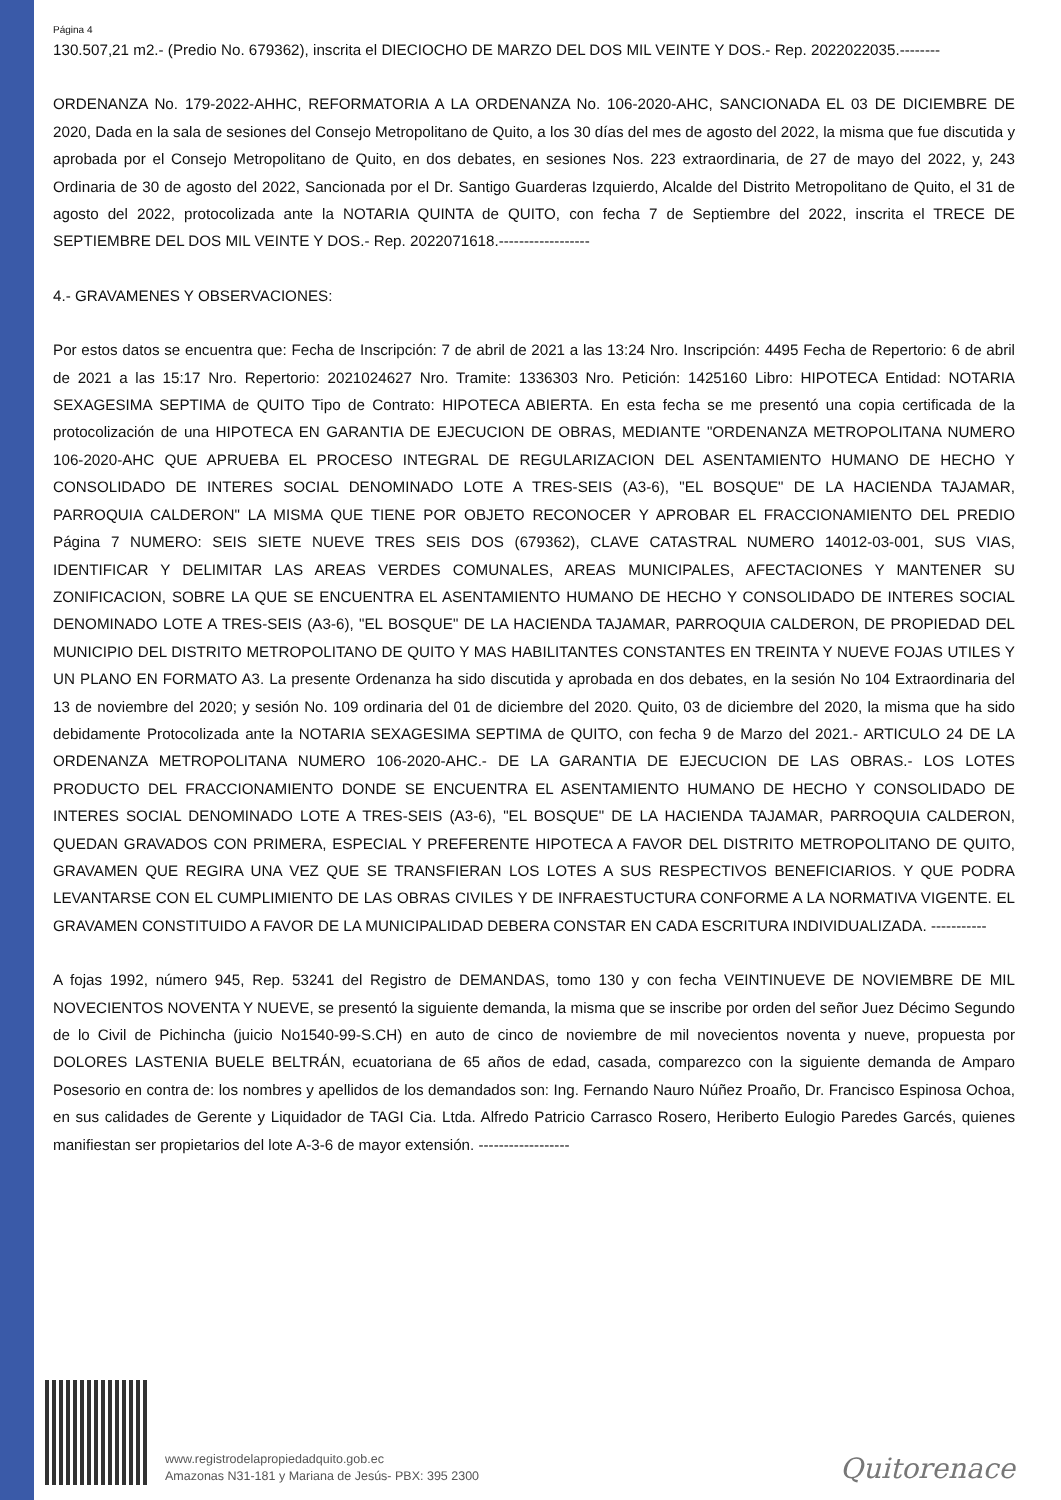Página 4
130.507,21 m2.- (Predio No. 679362), inscrita el DIECIOCHO DE MARZO DEL DOS MIL VEINTE Y DOS.- Rep. 2022022035.--------
ORDENANZA No. 179-2022-AHHC, REFORMATORIA A LA ORDENANZA No. 106-2020-AHC, SANCIONADA EL 03 DE DICIEMBRE DE 2020, Dada en la sala de sesiones del Consejo Metropolitano de Quito, a los 30 días del mes de agosto del 2022, la misma que fue discutida y aprobada por el Consejo Metropolitano de Quito, en dos debates, en sesiones Nos. 223 extraordinaria, de 27 de mayo del 2022, y, 243 Ordinaria de 30 de agosto del 2022, Sancionada por el Dr. Santigo Guarderas Izquierdo, Alcalde del Distrito Metropolitano de Quito, el 31 de agosto del 2022, protocolizada ante la NOTARIA QUINTA de QUITO, con fecha 7 de Septiembre del 2022, inscrita el TRECE DE SEPTIEMBRE DEL DOS MIL VEINTE Y DOS.- Rep. 2022071618.------------------
4.- GRAVAMENES Y OBSERVACIONES:
Por estos datos se encuentra que: Fecha de Inscripción: 7 de abril de 2021 a las 13:24 Nro. Inscripción: 4495 Fecha de Repertorio: 6 de abril de 2021 a las 15:17 Nro. Repertorio: 2021024627 Nro. Tramite: 1336303 Nro. Petición: 1425160 Libro: HIPOTECA Entidad: NOTARIA SEXAGESIMA SEPTIMA de QUITO Tipo de Contrato: HIPOTECA ABIERTA. En esta fecha se me presentó una copia certificada de la protocolización de una HIPOTECA EN GARANTIA DE EJECUCION DE OBRAS, MEDIANTE "ORDENANZA METROPOLITANA NUMERO 106-2020-AHC QUE APRUEBA EL PROCESO INTEGRAL DE REGULARIZACION DEL ASENTAMIENTO HUMANO DE HECHO Y CONSOLIDADO DE INTERES SOCIAL DENOMINADO LOTE A TRES-SEIS (A3-6), "EL BOSQUE" DE LA HACIENDA TAJAMAR, PARROQUIA CALDERON" LA MISMA QUE TIENE POR OBJETO RECONOCER Y APROBAR EL FRACCIONAMIENTO DEL PREDIO Página 7 NUMERO: SEIS SIETE NUEVE TRES SEIS DOS (679362), CLAVE CATASTRAL NUMERO 14012-03-001, SUS VIAS, IDENTIFICAR Y DELIMITAR LAS AREAS VERDES COMUNALES, AREAS MUNICIPALES, AFECTACIONES Y MANTENER SU ZONIFICACION, SOBRE LA QUE SE ENCUENTRA EL ASENTAMIENTO HUMANO DE HECHO Y CONSOLIDADO DE INTERES SOCIAL DENOMINADO LOTE A TRES-SEIS (A3-6), "EL BOSQUE" DE LA HACIENDA TAJAMAR, PARROQUIA CALDERON, DE PROPIEDAD DEL MUNICIPIO DEL DISTRITO METROPOLITANO DE QUITO Y MAS HABILITANTES CONSTANTES EN TREINTA Y NUEVE FOJAS UTILES Y UN PLANO EN FORMATO A3. La presente Ordenanza ha sido discutida y aprobada en dos debates, en la sesión No 104 Extraordinaria del 13 de noviembre del 2020; y sesión No. 109 ordinaria del 01 de diciembre del 2020. Quito, 03 de diciembre del 2020, la misma que ha sido debidamente Protocolizada ante la NOTARIA SEXAGESIMA SEPTIMA de QUITO, con fecha 9 de Marzo del 2021.- ARTICULO 24 DE LA ORDENANZA METROPOLITANA NUMERO 106-2020-AHC.- DE LA GARANTIA DE EJECUCION DE LAS OBRAS.- LOS LOTES PRODUCTO DEL FRACCIONAMIENTO DONDE SE ENCUENTRA EL ASENTAMIENTO HUMANO DE HECHO Y CONSOLIDADO DE INTERES SOCIAL DENOMINADO LOTE A TRES-SEIS (A3-6), "EL BOSQUE" DE LA HACIENDA TAJAMAR, PARROQUIA CALDERON, QUEDAN GRAVADOS CON PRIMERA, ESPECIAL Y PREFERENTE HIPOTECA A FAVOR DEL DISTRITO METROPOLITANO DE QUITO, GRAVAMEN QUE REGIRA UNA VEZ QUE SE TRANSFIERAN LOS LOTES A SUS RESPECTIVOS BENEFICIARIOS. Y QUE PODRA LEVANTARSE CON EL CUMPLIMIENTO DE LAS OBRAS CIVILES Y DE INFRAESTUCTURA CONFORME A LA NORMATIVA VIGENTE. EL GRAVAMEN CONSTITUIDO A FAVOR DE LA MUNICIPALIDAD DEBERA CONSTAR EN CADA ESCRITURA INDIVIDUALIZADA. -----------
A fojas 1992, número 945, Rep. 53241 del Registro de DEMANDAS, tomo 130 y con fecha VEINTINUEVE DE NOVIEMBRE DE MIL NOVECIENTOS NOVENTA Y NUEVE, se presentó la siguiente demanda, la misma que se inscribe por orden del señor Juez Décimo Segundo de lo Civil de Pichincha (juicio No1540-99-S.CH) en auto de cinco de noviembre de mil novecientos noventa y nueve, propuesta por DOLORES LASTENIA BUELE BELTRÁN, ecuatoriana de 65 años de edad, casada, comparezco con la siguiente demanda de Amparo Posesorio en contra de: los nombres y apellidos de los demandados son: Ing. Fernando Nauro Núñez Proaño, Dr. Francisco Espinosa Ochoa, en sus calidades de Gerente y Liquidador de TAGI Cia. Ltda. Alfredo Patricio Carrasco Rosero, Heriberto Eulogio Paredes Garcés, quienes manifiestan ser propietarios del lote A-3-6 de mayor extensión. ------------------
www.registrodelapropiedadquito.gob.ec
Amazonas N31-181 y Mariana de Jesús- PBX: 395 2300
Quitorenace